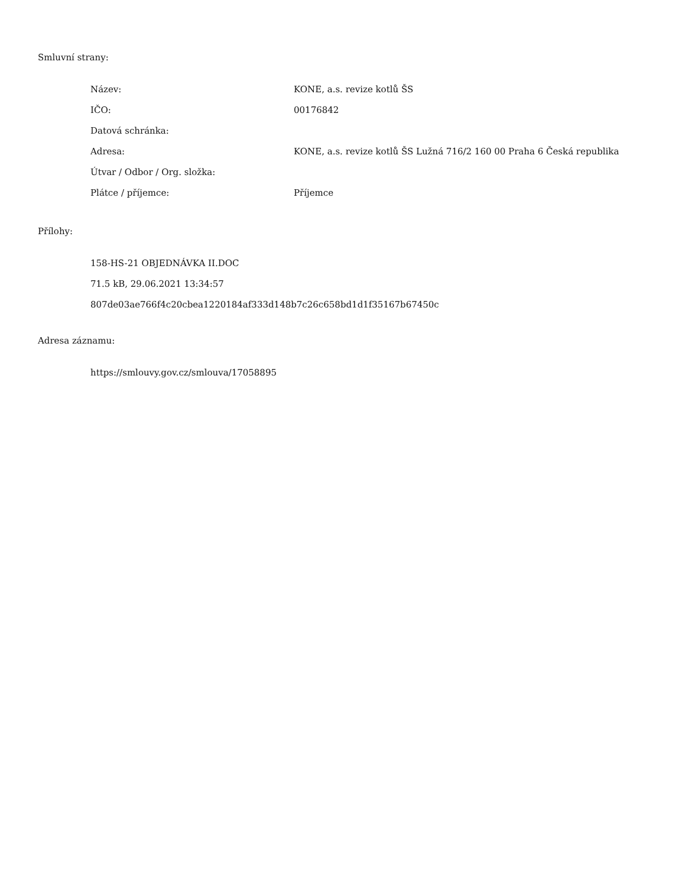Smluvní strany:
| Název: | KONE, a.s. revize kotlů ŠS |
| IČO: | 00176842 |
| Datová schránka: | |
| Adresa: | KONE, a.s. revize kotlů ŠS Lužná 716/2 160 00 Praha 6 Česká republika |
| Útvar / Odbor / Org. složka: | |
| Plátce / příjemce: | Příjemce |
Přílohy:
158-HS-21 OBJEDNÁVKA II.DOC
71.5 kB, 29.06.2021 13:34:57
807de03ae766f4c20cbea1220184af333d148b7c26c658bd1d1f35167b67450c
Adresa záznamu:
https://smlouvy.gov.cz/smlouva/17058895